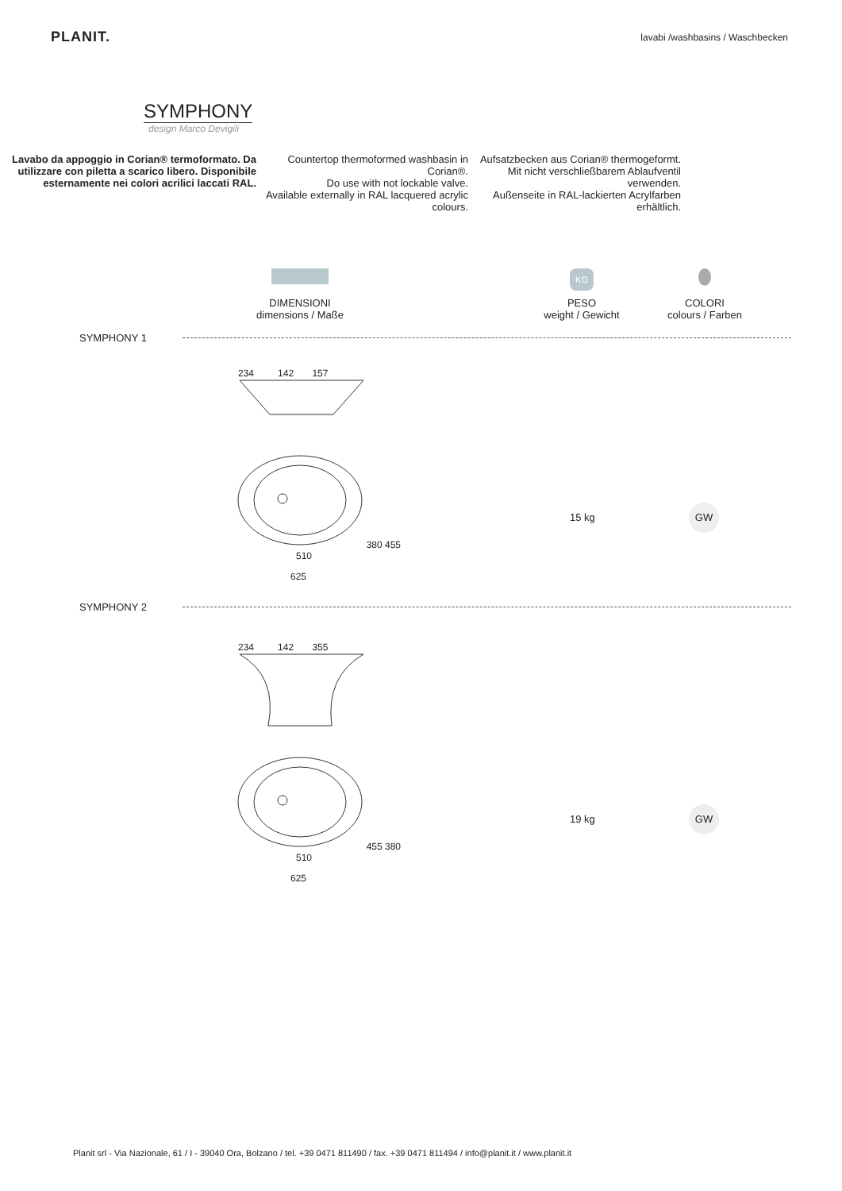PLANIT.
lavabi /washbasins / Waschbecken
SYMPHONY
design Marco Devigili
Lavabo da appoggio in Corian® termoformato. Da utilizzare con piletta a scarico libero. Disponibile esternamente nei colori acrilici laccati RAL.
Countertop thermoformed washbasin in Corian®.
Do use with not lockable valve.
Available externally in RAL lacquered acrylic colours.
Aufsatzbecken aus Corian® thermogeformt.
Mit nicht verschließbarem Ablaufventil verwenden.
Außenseite in RAL-lackierten Acrylfarben erhältlich.
DIMENSIONI
dimensions / Maße
KG
PESO
weight / Gewicht
COLORI
colours / Farben
SYMPHONY 1
234 142 157
380 455
510
625
15 kg
GW
SYMPHONY 2
234 142 355
455 380
510
625
19 kg
GW
Planit srl - Via Nazionale, 61 / I - 39040 Ora, Bolzano / tel. +39 0471 811490 / fax. +39 0471 811494 / info@planit.it / www.planit.it